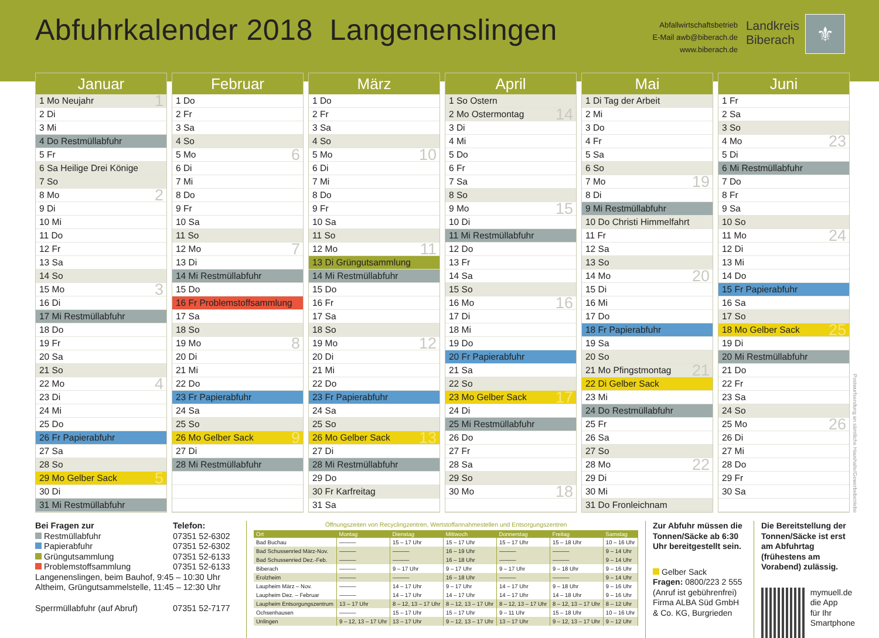Abfuhrkalender 2018 Langenenslingen
Abfallwirtschaftsbetrieb
E-Mail awb@biberach.de
www.biberach.de
Landkreis
Biberach
⚜
Januar
1 Mo Neujahr 1
2 Di
3 Mi
4 Do Restmüllabfuhr
5 Fr
6 Sa Heilige Drei Könige
7 So
8 Mo 2
9 Di
10 Mi
11 Do
12 Fr
13 Sa
14 So
15 Mo 3
16 Di
17 Mi Restmüllabfuhr
18 Do
19 Fr
20 Sa
21 So
22 Mo 4
23 Di
24 Mi
25 Do
26 Fr Papierabfuhr
27 Sa
28 So
29 Mo Gelber Sack 5
30 Di
31 Mi Restmüllabfuhr
Februar
1 Do
2 Fr
3 Sa
4 So
5 Mo 6
6 Di
7 Mi
8 Do
9 Fr
10 Sa
11 So
12 Mo 7
13 Di
14 Mi Restmüllabfuhr
15 Do
16 Fr Problemstoffsammlung
17 Sa
18 So
19 Mo 8
20 Di
21 Mi
22 Do
23 Fr Papierabfuhr
24 Sa
25 So
26 Mo Gelber Sack 9
27 Di
28 Mi Restmüllabfuhr
März
1 Do
2 Fr
3 Sa
4 So
5 Mo 10
6 Di
7 Mi
8 Do
9 Fr
10 Sa
11 So
12 Mo 11
13 Di Grüngutsammlung
14 Mi Restmüllabfuhr
15 Do
16 Fr
17 Sa
18 So
19 Mo 12
20 Di
21 Mi
22 Do
23 Fr Papierabfuhr
24 Sa
25 So
26 Mo Gelber Sack 13
27 Di
28 Mi Restmüllabfuhr
29 Do
30 Fr Karfreitag
31 Sa
April
1 So Ostern
2 Mo Ostermontag 14
3 Di
4 Mi
5 Do
6 Fr
7 Sa
8 So
9 Mo 15
10 Di
11 Mi Restmüllabfuhr
12 Do
13 Fr
14 Sa
15 So
16 Mo 16
17 Di
18 Mi
19 Do
20 Fr Papierabfuhr
21 Sa
22 So
23 Mo Gelber Sack 17
24 Di
25 Mi Restmüllabfuhr
26 Do
27 Fr
28 Sa
29 So
30 Mo 18
Mai
1 Di Tag der Arbeit
2 Mi
3 Do
4 Fr
5 Sa
6 So
7 Mo 19
8 Di
9 Mi Restmüllabfuhr
10 Do Christi Himmelfahrt
11 Fr
12 Sa
13 So
14 Mo 20
15 Di
16 Mi
17 Do
18 Fr Papierabfuhr
19 Sa
20 So
21 Mo Pfingstmontag 21
22 Di Gelber Sack
23 Mi
24 Do Restmüllabfuhr
25 Fr
26 Sa
27 So
28 Mo 22
29 Di
30 Mi
31 Do Fronleichnam
Juni
1 Fr
2 Sa
3 So
4 Mo 23
5 Di
6 Mi Restmüllabfuhr
7 Do
8 Fr
9 Sa
10 So
11 Mo 24
12 Di
13 Mi
14 Do
15 Fr Papierabfuhr
16 Sa
17 So
18 Mo Gelber Sack 25
19 Di
20 Mi Restmüllabfuhr
21 Do
22 Fr
23 Sa
24 So
25 Mo 26
26 Di
27 Mi
28 Do
29 Fr
30 Sa
Postwurfsendung an sämtliche Haushalte/Gewerbebetriebe
Bei Fragen zur Telefon:
Restmüllabfuhr 07351 52-6302
Papierabfuhr 07351 52-6302
Grüngutsammlung 07351 52-6133
Problemstoffsammlung 07351 52-6133
Langenenslingen, beim Bauhof, 9:45 – 10:30 Uhr
Altheim, Grüngutsammelstelle, 11:45 – 12:30 Uhr
Sperrmüllabfuhr (auf Abruf) 07351 52-7177
Öffnungszeiten von Recyclingzentren, Wertstoffannahmestellen und Entsorgungszentren
| Ort | Montag | Dienstag | Mittwoch | Donnerstag | Freitag | Samstag |
| --- | --- | --- | --- | --- | --- | --- |
| Bad Buchau | ——— | 15 – 17 Uhr | 15 – 17 Uhr | 15 – 17 Uhr | 15 – 18 Uhr | 10 – 16 Uhr |
| Bad Schussenried März-Nov. | ——— | ——— | 16 – 19 Uhr | ——— | ——— | 9 – 14 Uhr |
| Bad Schussenried Dez.-Feb. | ——— | ——— | 16 – 18 Uhr | ——— | ——— | 9 – 14 Uhr |
| Biberach | ——— | 9 – 17 Uhr | 9 – 17 Uhr | 9 – 17 Uhr | 9 – 18 Uhr | 9 – 16 Uhr |
| Erolzheim | ——— | ——— | 16 – 18 Uhr | ——— | ——— | 9 – 14 Uhr |
| Laupheim März – Nov. | ——— | 14 – 17 Uhr | 9 – 17 Uhr | 14 – 17 Uhr | 9 – 18 Uhr | 9 – 16 Uhr |
| Laupheim Dez. – Februar | ——— | 14 – 17 Uhr | 14 – 17 Uhr | 14 – 17 Uhr | 14 – 18 Uhr | 9 – 16 Uhr |
| Laupheim Entsorgungszentrum | 13 – 17 Uhr | 8 – 12, 13 – 17 Uhr | 8 – 12, 13 – 17 Uhr | 8 – 12, 13 – 17 Uhr | 8 – 12, 13 – 17 Uhr | 8 – 12 Uhr |
| Ochsenhausen | ——— | 15 – 17 Uhr | 15 – 17 Uhr | 9 – 11 Uhr | 15 – 18 Uhr | 10 – 16 Uhr |
| Unlingen | 9 – 12, 13 – 17 Uhr | 13 – 17 Uhr | 9 – 12, 13 – 17 Uhr | 13 – 17 Uhr | 9 – 12, 13 – 17 Uhr | 9 – 12 Uhr |
Zur Abfuhr müssen die Tonnen/Säcke ab 6:30 Uhr bereitgestellt sein.
Gelber Sack
Fragen: 0800/223 2 555
(Anruf ist gebührenfrei)
Firma ALBA Süd GmbH & Co. KG, Burgrieden
Die Bereitstellung der Tonnen/Säcke ist erst am Abfuhrtag (frühestens am Vorabend) zulässig.
mymuell.de
die App
für Ihr
Smartphone